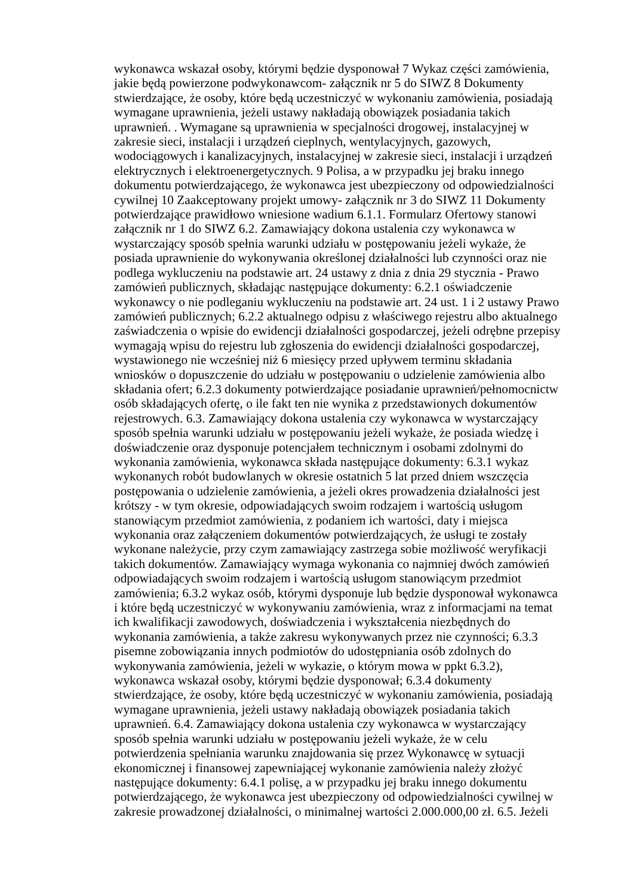wykonawca wskazał osoby, którymi będzie dysponował 7 Wykaz części zamówienia, jakie będą powierzone podwykonawcom- załącznik nr 5 do SIWZ 8 Dokumenty stwierdzające, że osoby, które będą uczestniczyć w wykonaniu zamówienia, posiadają wymagane uprawnienia, jeżeli ustawy nakładają obowiązek posiadania takich uprawnień. . Wymagane są uprawnienia w specjalności drogowej, instalacyjnej w zakresie sieci, instalacji i urządzeń cieplnych, wentylacyjnych, gazowych, wodociągowych i kanalizacyjnych, instalacyjnej w zakresie sieci, instalacji i urządzeń elektrycznych i elektroenergetycznych. 9 Polisa, a w przypadku jej braku innego dokumentu potwierdzającego, że wykonawca jest ubezpieczony od odpowiedzialności cywilnej 10 Zaakceptowany projekt umowy- załącznik nr 3 do SIWZ 11 Dokumenty potwierdzające prawidłowo wniesione wadium 6.1.1. Formularz Ofertowy stanowi załącznik nr 1 do SIWZ 6.2. Zamawiający dokona ustalenia czy wykonawca w wystarczający sposób spełnia warunki udziału w postępowaniu jeżeli wykaże, że posiada uprawnienie do wykonywania określonej działalności lub czynności oraz nie podlega wykluczeniu na podstawie art. 24 ustawy z dnia z dnia 29 stycznia - Prawo zamówień publicznych, składając następujące dokumenty: 6.2.1 oświadczenie wykonawcy o nie podleganiu wykluczeniu na podstawie art. 24 ust. 1 i 2 ustawy Prawo zamówień publicznych; 6.2.2 aktualnego odpisu z właściwego rejestru albo aktualnego zaświadczenia o wpisie do ewidencji działalności gospodarczej, jeżeli odrębne przepisy wymagają wpisu do rejestru lub zgłoszenia do ewidencji działalności gospodarczej, wystawionego nie wcześniej niż 6 miesięcy przed upływem terminu składania wniosków o dopuszczenie do udziału w postępowaniu o udzielenie zamówienia albo składania ofert; 6.2.3 dokumenty potwierdzające posiadanie uprawnień/pełnomocnictw osób składających ofertę, o ile fakt ten nie wynika z przedstawionych dokumentów rejestrowych. 6.3. Zamawiający dokona ustalenia czy wykonawca w wystarczający sposób spełnia warunki udziału w postępowaniu jeżeli wykaże, że posiada wiedzę i doświadczenie oraz dysponuje potencjałem technicznym i osobami zdolnymi do wykonania zamówienia, wykonawca składa następujące dokumenty: 6.3.1 wykaz wykonanych robót budowlanych w okresie ostatnich 5 lat przed dniem wszczęcia postępowania o udzielenie zamówienia, a jeżeli okres prowadzenia działalności jest krótszy - w tym okresie, odpowiadających swoim rodzajem i wartością usługom stanowiącym przedmiot zamówienia, z podaniem ich wartości, daty i miejsca wykonania oraz załączeniem dokumentów potwierdzających, że usługi te zostały wykonane należycie, przy czym zamawiający zastrzega sobie możliwość weryfikacji takich dokumentów. Zamawiający wymaga wykonania co najmniej dwóch zamówień odpowiadających swoim rodzajem i wartością usługom stanowiącym przedmiot zamówienia; 6.3.2 wykaz osób, którymi dysponuje lub będzie dysponował wykonawca i które będą uczestniczyć w wykonywaniu zamówienia, wraz z informacjami na temat ich kwalifikacji zawodowych, doświadczenia i wykształcenia niezbędnych do wykonania zamówienia, a także zakresu wykonywanych przez nie czynności; 6.3.3 pisemne zobowiązania innych podmiotów do udostępniania osób zdolnych do wykonywania zamówienia, jeżeli w wykazie, o którym mowa w ppkt 6.3.2), wykonawca wskazał osoby, którymi będzie dysponował; 6.3.4 dokumenty stwierdzające, że osoby, które będą uczestniczyć w wykonaniu zamówienia, posiadają wymagane uprawnienia, jeżeli ustawy nakładają obowiązek posiadania takich uprawnień. 6.4. Zamawiający dokona ustalenia czy wykonawca w wystarczający sposób spełnia warunki udziału w postępowaniu jeżeli wykaże, że w celu potwierdzenia spełniania warunku znajdowania się przez Wykonawcę w sytuacji ekonomicznej i finansowej zapewniającej wykonanie zamówienia należy złożyć następujące dokumenty: 6.4.1 polisę, a w przypadku jej braku innego dokumentu potwierdzającego, że wykonawca jest ubezpieczony od odpowiedzialności cywilnej w zakresie prowadzonej działalności, o minimalnej wartości 2.000.000,00 zł. 6.5. Jeżeli